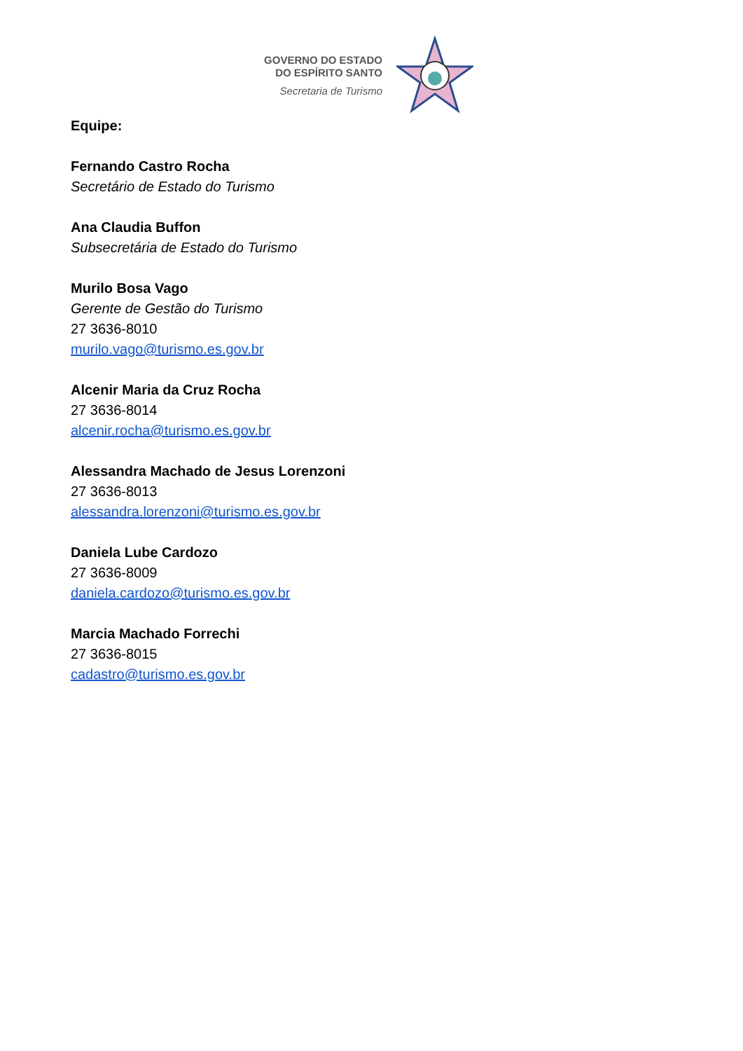GOVERNO DO ESTADO
DO ESPÍRITO SANTO
Secretaria de Turismo
Equipe:
Fernando Castro Rocha
Secretário de Estado do Turismo
Ana Claudia Buffon
Subsecretária de Estado do Turismo
Murilo Bosa Vago
Gerente de Gestão do Turismo
27 3636-8010
murilo.vago@turismo.es.gov.br
Alcenir Maria da Cruz Rocha
27 3636-8014
alcenir.rocha@turismo.es.gov.br
Alessandra Machado de Jesus Lorenzoni
27 3636-8013
alessandra.lorenzoni@turismo.es.gov.br
Daniela Lube Cardozo
27 3636-8009
daniela.cardozo@turismo.es.gov.br
Marcia Machado Forrechi
27 3636-8015
cadastro@turismo.es.gov.br